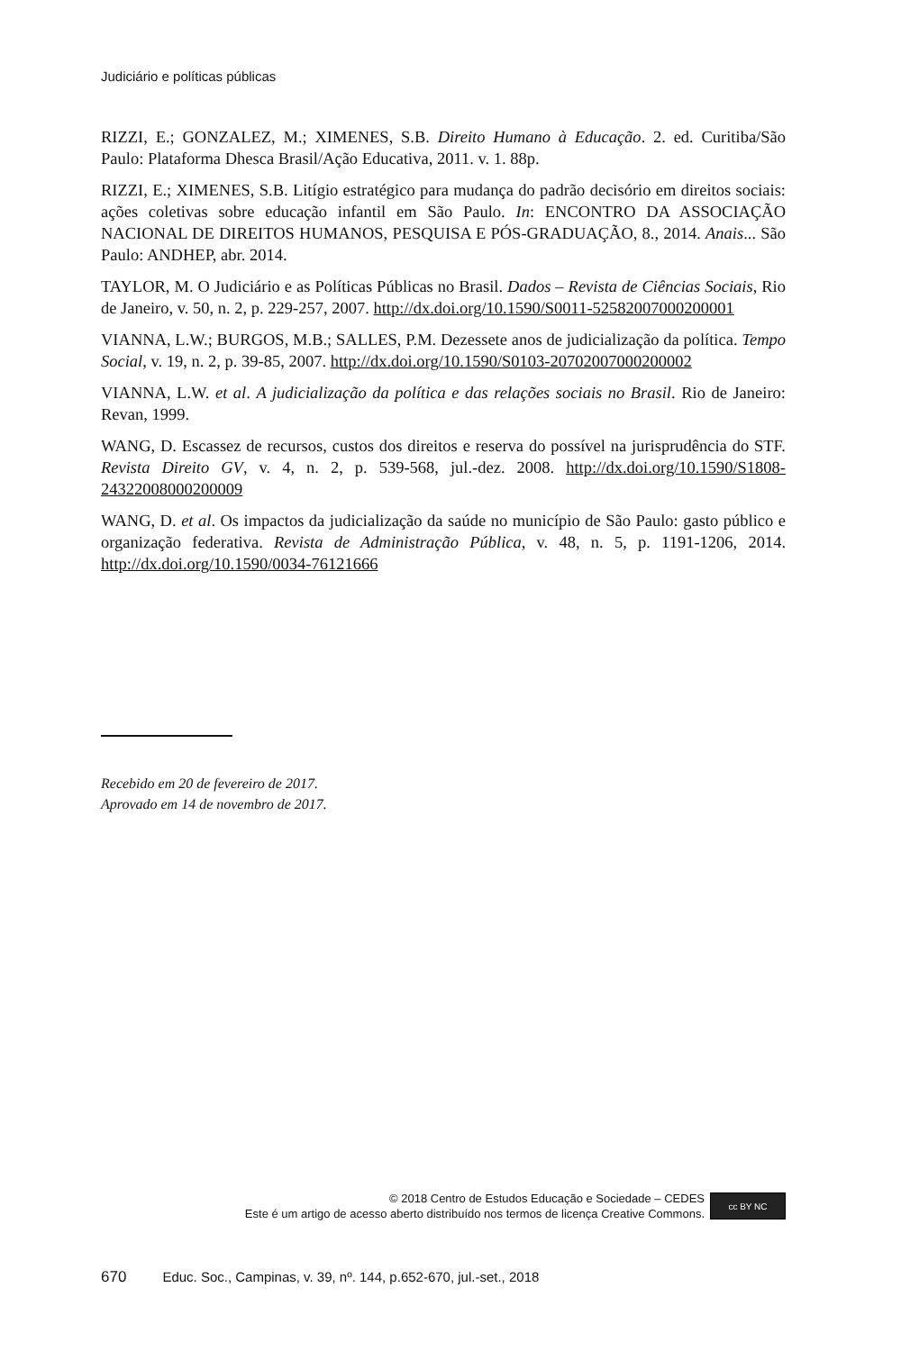Judiciário e políticas públicas
RIZZI, E.; GONZALEZ, M.; XIMENES, S.B. Direito Humano à Educação. 2. ed. Curitiba/São Paulo: Plataforma Dhesca Brasil/Ação Educativa, 2011. v. 1. 88p.
RIZZI, E.; XIMENES, S.B. Litígio estratégico para mudança do padrão decisório em direitos sociais: ações coletivas sobre educação infantil em São Paulo. In: ENCONTRO DA ASSOCIAÇÃO NACIONAL DE DIREITOS HUMANOS, PESQUISA E PÓS-GRADUAÇÃO, 8., 2014. Anais... São Paulo: ANDHEP, abr. 2014.
TAYLOR, M. O Judiciário e as Políticas Públicas no Brasil. Dados – Revista de Ciências Sociais, Rio de Janeiro, v. 50, n. 2, p. 229-257, 2007. http://dx.doi.org/10.1590/S0011-52582007000200001
VIANNA, L.W.; BURGOS, M.B.; SALLES, P.M. Dezessete anos de judicialização da política. Tempo Social, v. 19, n. 2, p. 39-85, 2007. http://dx.doi.org/10.1590/S0103-20702007000200002
VIANNA, L.W. et al. A judicialização da política e das relações sociais no Brasil. Rio de Janeiro: Revan, 1999.
WANG, D. Escassez de recursos, custos dos direitos e reserva do possível na jurisprudência do STF. Revista Direito GV, v. 4, n. 2, p. 539-568, jul.-dez. 2008. http://dx.doi.org/10.1590/S1808-24322008000200009
WANG, D. et al. Os impactos da judicialização da saúde no município de São Paulo: gasto público e organização federativa. Revista de Administração Pública, v. 48, n. 5, p. 1191-1206, 2014. http://dx.doi.org/10.1590/0034-76121666
Recebido em 20 de fevereiro de 2017.
Aprovado em 14 de novembro de 2017.
© 2018 Centro de Estudos Educação e Sociedade – CEDES
Este é um artigo de acesso aberto distribuído nos termos de licença Creative Commons.
cc BY NC
670 Educ. Soc., Campinas, v. 39, nº. 144, p.652-670, jul.-set., 2018